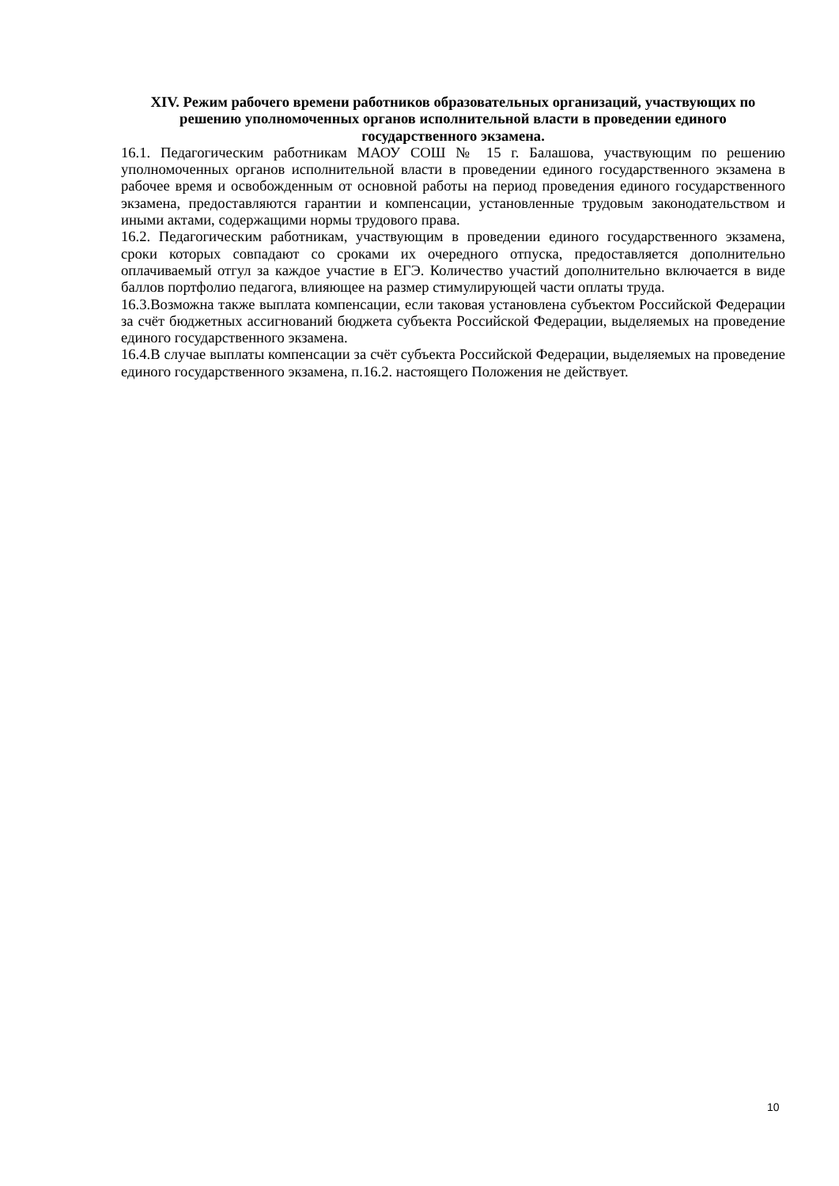XIV. Режим рабочего времени работников образовательных организаций, участвующих по решению уполномоченных органов исполнительной власти в проведении единого государственного экзамена.
16.1. Педагогическим работникам МАОУ СОШ № 15 г. Балашова, участвующим по решению уполномоченных органов исполнительной власти в проведении единого государственного экзамена в рабочее время и освобожденным от основной работы на период проведения единого государственного экзамена, предоставляются гарантии и компенсации, установленные трудовым законодательством и иными актами, содержащими нормы трудового права.
16.2. Педагогическим работникам, участвующим в проведении единого государственного экзамена, сроки которых совпадают со сроками их очередного отпуска, предоставляется дополнительно оплачиваемый отгул за каждое участие в ЕГЭ. Количество участий дополнительно включается в виде баллов портфолио педагога, влияющее на размер стимулирующей части оплаты труда.
16.3.Возможна также выплата компенсации, если таковая установлена субъектом Российской Федерации за счёт бюджетных ассигнований бюджета субъекта Российской Федерации, выделяемых на проведение единого государственного экзамена.
16.4.В случае выплаты компенсации за счёт субъекта Российской Федерации, выделяемых на проведение единого государственного экзамена, п.16.2. настоящего Положения не действует.
10